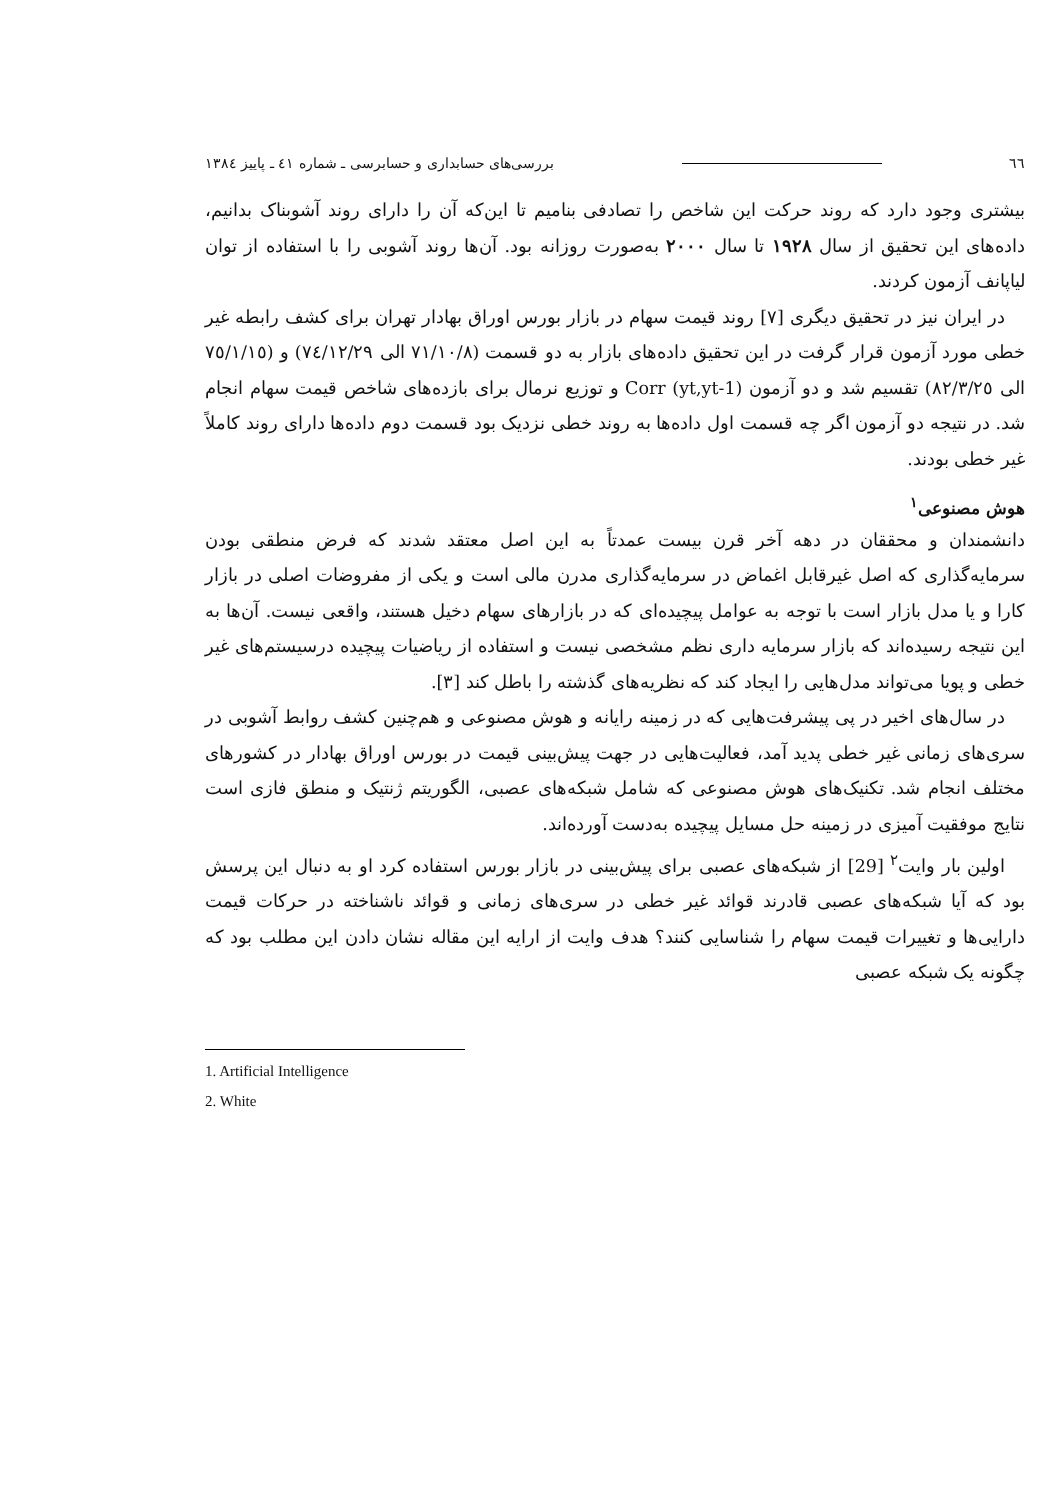٦٦ بررسی‌های حسابداری و حسابرسی ـ شماره ٤١ ـ پاییز ١٣٨٤
بیشتری وجود دارد که روند حرکت این شاخص را تصادفی بنامیم تا این‌که آن را دارای روند آشوبناک بدانیم، داده‌های این تحقیق از سال ١٩٢٨ تا سال ٢٠٠٠ به‌صورت روزانه بود. آن‌ها روند آشوبی را با استفاده از توان لیاپانف آزمون کردند.
در ایران نیز در تحقیق دیگری [٧] روند قیمت سهام در بازار بورس اوراق بهادار تهران برای کشف رابطه غیر خطی مورد آزمون قرار گرفت در این تحقیق داده‌های بازار به دو قسمت (٧١/١٠/٨ الی ٧٤/١٢/٢٩) و (٧٥/١/١٥ الی ٨٢/٣/٢٥) تقسیم شد و دو آزمون Corr (yt,yt-1) و توزیع نرمال برای بازده‌های شاخص قیمت سهام انجام شد. در نتیجه دو آزمون اگر چه قسمت اول داده‌ها به روند خطی نزدیک بود قسمت دوم داده‌ها دارای روند کاملاً غیر خطی بودند.
هوش مصنوعی<sup>١</sup>
دانشمندان و محققان در دهه آخر قرن بیست عمدتاً به این اصل معتقد شدند که فرض منطقی بودن سرمایه‌گذاری که اصل غیرقابل اغماض در سرمایه‌گذاری مدرن مالی است و یکی از مفروضات اصلی در بازار کارا و یا مدل بازار است با توجه به عوامل پیچیده‌ای که در بازارهای سهام دخیل هستند، واقعی نیست. آن‌ها به این نتیجه رسیده‌اند که بازار سرمایه داری نظم مشخصی نیست و استفاده از ریاضیات پیچیده درسیستم‌های غیر خطی و پویا می‌تواند مدل‌هایی را ایجاد کند که نظریه‌های گذشته را باطل کند [٣].
در سال‌های اخیر در پی پیشرفت‌هایی که در زمینه رایانه و هوش مصنوعی و هم‌چنین کشف روابط آشوبی در سری‌های زمانی غیر خطی پدید آمد، فعالیت‌هایی در جهت پیش‌بینی قیمت در بورس اوراق بهادار در کشورهای مختلف انجام شد. تکنیک‌های هوش مصنوعی که شامل شبکه‌های عصبی، الگوریتم ژنتیک و منطق فازی است نتایج موفقیت آمیزی در زمینه حل مسایل پیچیده به‌دست آورده‌اند.
اولین بار وایت<sup>٢</sup> [29] از شبکه‌های عصبی برای پیش‌بینی در بازار بورس استفاده کرد او به دنبال این پرسش بود که آیا شبکه‌های عصبی قادرند قوائد غیر خطی در سری‌های زمانی و قوائد ناشناخته در حرکات قیمت دارایی‌ها و تغییرات قیمت سهام را شناسایی کنند؟ هدف وایت از ارایه این مقاله نشان دادن این مطلب بود که چگونه یک شبکه عصبی
1. Artificial Intelligence
2. White